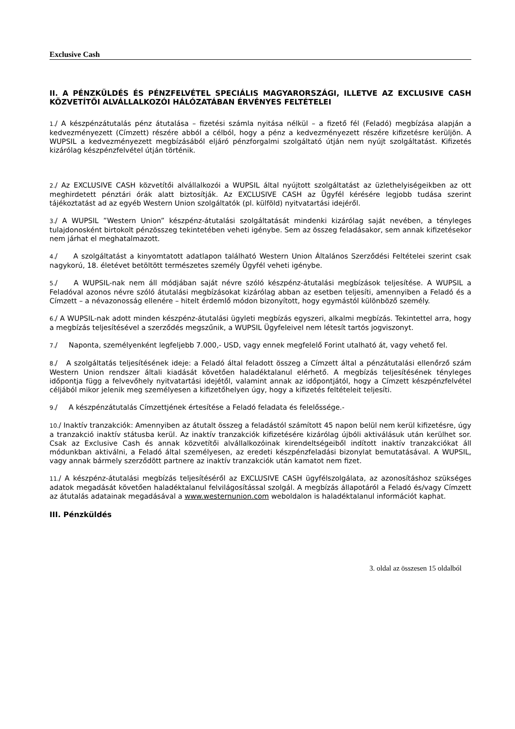Exclusive Cash
II. A PÉNZKÜLDÉS ÉS PÉNZFELVÉTEL SPECIÁLIS MAGYARORSZÁGI, ILLETVE AZ EXCLUSIVE CASH KÖZVETÍTŐI ALVÁLLALKOZÓI HÁLÓZATÁBAN ÉRVÉNYES FELTÉTELEI
1./ A készpénzátutalás pénz átutalása – fizetési számla nyitása nélkül – a fizető fél (Feladó) megbízása alapján a kedvezményezett (Címzett) részére abból a célból, hogy a pénz a kedvezményezett részére kifizetésre kerüljön. A WUPSIL a kedvezményezett megbízásából eljáró pénzforgalmi szolgáltató útján nem nyújt szolgáltatást. Kifizetés kizárólag készpénzfelvétel útján történik.
2./ Az EXCLUSIVE CASH közvetítői alvállalkozói a WUPSIL által nyújtott szolgáltatást az üzlethelyiségeikben az ott meghirdetett pénztári órák alatt biztosítják. Az EXCLUSIVE CASH az Ügyfél kérésére legjobb tudása szerint tájékoztatást ad az egyéb Western Union szolgáltatók (pl. külföld) nyitvatartási idejéről.
3./ A WUPSIL ”Western Union” készpénz-átutalási szolgáltatását mindenki kizárólag saját nevében, a tényleges tulajdonosként birtokolt pénzösszeg tekintetében veheti igénybe. Sem az összeg feladásakor, sem annak kifizetésekor nem járhat el meghatalmazott.
4./ A szolgáltatást a kinyomtatott adatlapon található Western Union Általános Szerződési Feltételei szerint csak nagykorú, 18. életévet betöltött természetes személy Ügyfél veheti igénybe.
5./ A WUPSIL-nak nem áll módjában saját névre szóló készpénz-átutalási megbízások teljesítése. A WUPSIL a Feladóval azonos névre szóló átutalási megbízásokat kizárólag abban az esetben teljesíti, amennyiben a Feladó és a Címzett – a névazonosság ellenére – hitelt érdemlő módon bizonyított, hogy egymástól különböző személy.
6./ A WUPSIL-nak adott minden készpénz-átutalási ügyleti megbízás egyszeri, alkalmi megbízás. Tekintettel arra, hogy a megbízás teljesítésével a szerződés megszűnik, a WUPSIL Ügyfeleivel nem létesít tartós jogviszonyt.
7./ Naponta, személyenként legfeljebb 7.000,- USD, vagy ennek megfelelő Forint utalható át, vagy vehető fel.
8./ A szolgáltatás teljesítésének ideje: a Feladó által feladott összeg a Címzett által a pénzátutalási ellenőrző szám Western Union rendszer általi kiadását követően haladéktalanul elérhető. A megbízás teljesítésének tényleges időpontja függ a felvevőhely nyitvatartási idejétől, valamint annak az időpontjától, hogy a Címzett készpénzfelvétel céljából mikor jelenik meg személyesen a kifizetőhelyen úgy, hogy a kifizetés feltételeit teljesíti.
9./ A készpénzátutalás Címzettjének értesítése a Feladó feladata és felelőssége.-
10./ Inaktív tranzakciók: Amennyiben az átutalt összeg a feladástól számított 45 napon belül nem kerül kifizetésre, úgy a tranzakció inaktív státusba kerül. Az inaktív tranzakciók kifizetésére kizárólag újbóli aktiválásuk után kerülhet sor. Csak az Exclusive Cash és annak közvetítői alvállalkozóinak kirendeltségeiből indított inaktív tranzakciókat áll módunkban aktiválni, a Feladó által személyesen, az eredeti készpénzfeladási bizonylat bemutatásával. A WUPSIL, vagy annak bármely szerződött partnere az inaktív tranzakciók után kamatot nem fizet.
11./ A készpénz-átutalási megbízás teljesítéséről az EXCLUSIVE CASH ügyfélszolgálata, az azonosításhoz szükséges adatok megadását követően haladéktalanul felvilágosítással szolgál. A megbízás állapotáról a Feladó és/vagy Címzett az átutalás adatainak megadásával a www.westernunion.com weboldalon is haladéktalanul információt kaphat.
III. Pénzküldés
3. oldal az összesen 15 oldalból